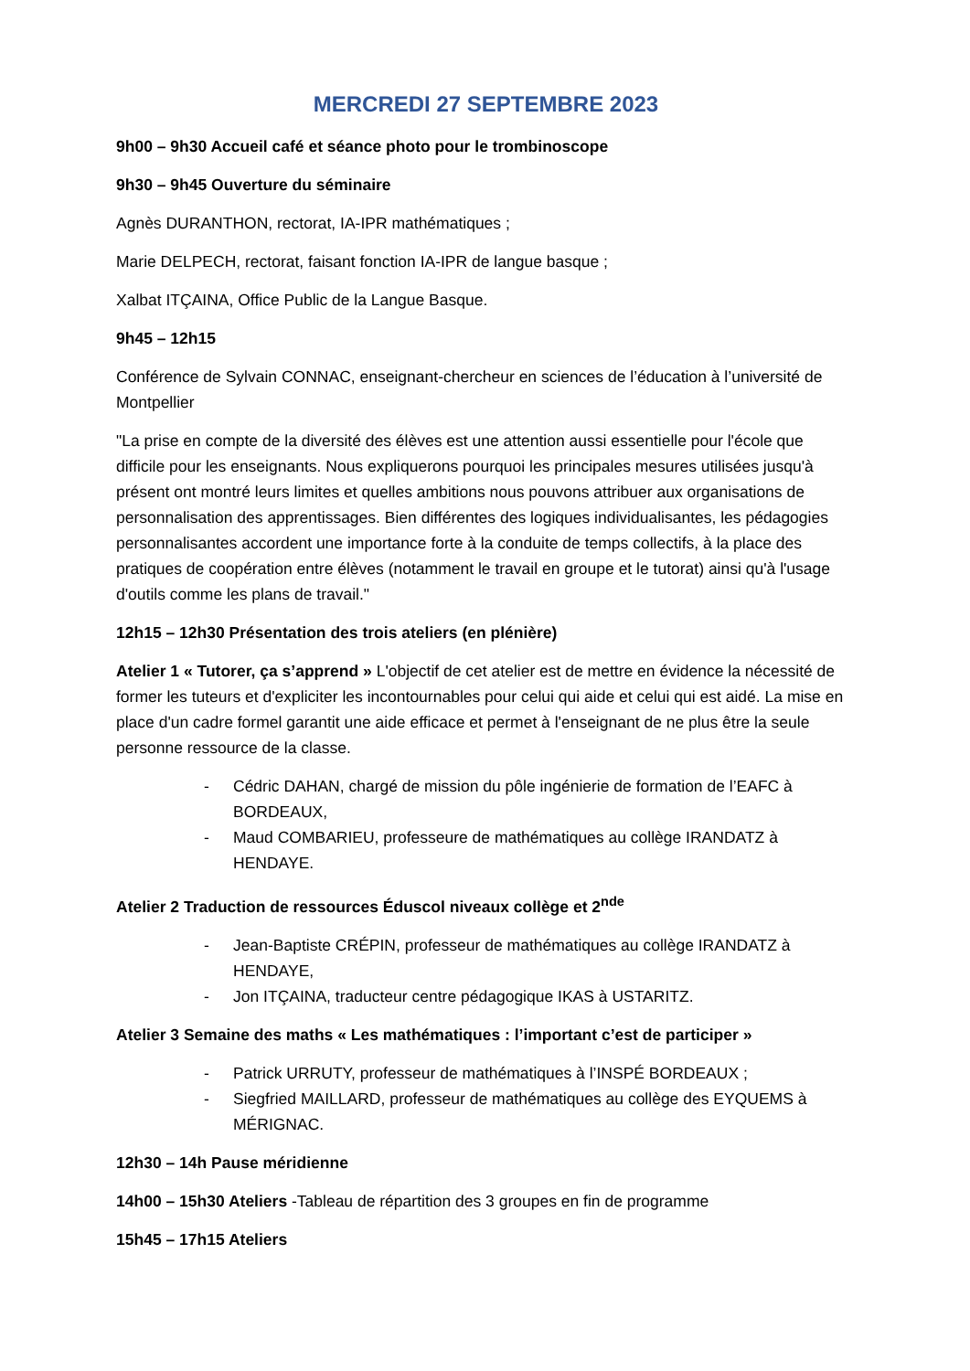MERCREDI 27 SEPTEMBRE 2023
9h00 – 9h30 Accueil café et séance photo pour le trombinoscope
9h30 – 9h45 Ouverture du séminaire
Agnès DURANTHON, rectorat, IA-IPR mathématiques ;
Marie DELPECH, rectorat, faisant fonction IA-IPR de langue basque ;
Xalbat ITÇAINA, Office Public de la Langue Basque.
9h45 – 12h15
Conférence de Sylvain CONNAC, enseignant-chercheur en sciences de l’éducation à l’université de Montpellier
"La prise en compte de la diversité des élèves est une attention aussi essentielle pour l'école que difficile pour les enseignants. Nous expliquerons pourquoi les principales mesures utilisées jusqu'à présent ont montré leurs limites et quelles ambitions nous pouvons attribuer aux organisations de personnalisation des apprentissages. Bien différentes des logiques individualisantes, les pédagogies personnalisantes accordent une importance forte à la conduite de temps collectifs, à la place des pratiques de coopération entre élèves (notamment le travail en groupe et le tutorat) ainsi qu'à l'usage d'outils comme les plans de travail."
12h15 – 12h30 Présentation des trois ateliers (en plénière)
Atelier 1 « Tutorer, ça s’apprend » L'objectif de cet atelier est de mettre en évidence la nécessité de former les tuteurs et d'expliciter les incontournables pour celui qui aide et celui qui est aidé. La mise en place d'un cadre formel garantit une aide efficace et permet à l'enseignant de ne plus être la seule personne ressource de la classe.
- Cédric DAHAN, chargé de mission du pôle ingénierie de formation de l’EAFC à BORDEAUX,
- Maud COMBARIEU, professeure de mathématiques au collège IRANDATZ à HENDAYE.
Atelier 2 Traduction de ressources Éduscol niveaux collège et 2<sup>nde</sup>
- Jean-Baptiste CRÉPIN, professeur de mathématiques au collège IRANDATZ à HENDAYE,
- Jon ITÇAINA, traducteur centre pédagogique IKAS à USTARITZ.
Atelier 3 Semaine des maths « Les mathématiques : l’important c’est de participer »
- Patrick URRUTY, professeur de mathématiques à l’INSPÉ BORDEAUX ;
- Siegfried MAILLARD, professeur de mathématiques au collège des EYQUEMS à MÉRIGNAC.
12h30 – 14h Pause méridienne
14h00 – 15h30 Ateliers -Tableau de répartition des 3 groupes en fin de programme
15h45 – 17h15 Ateliers